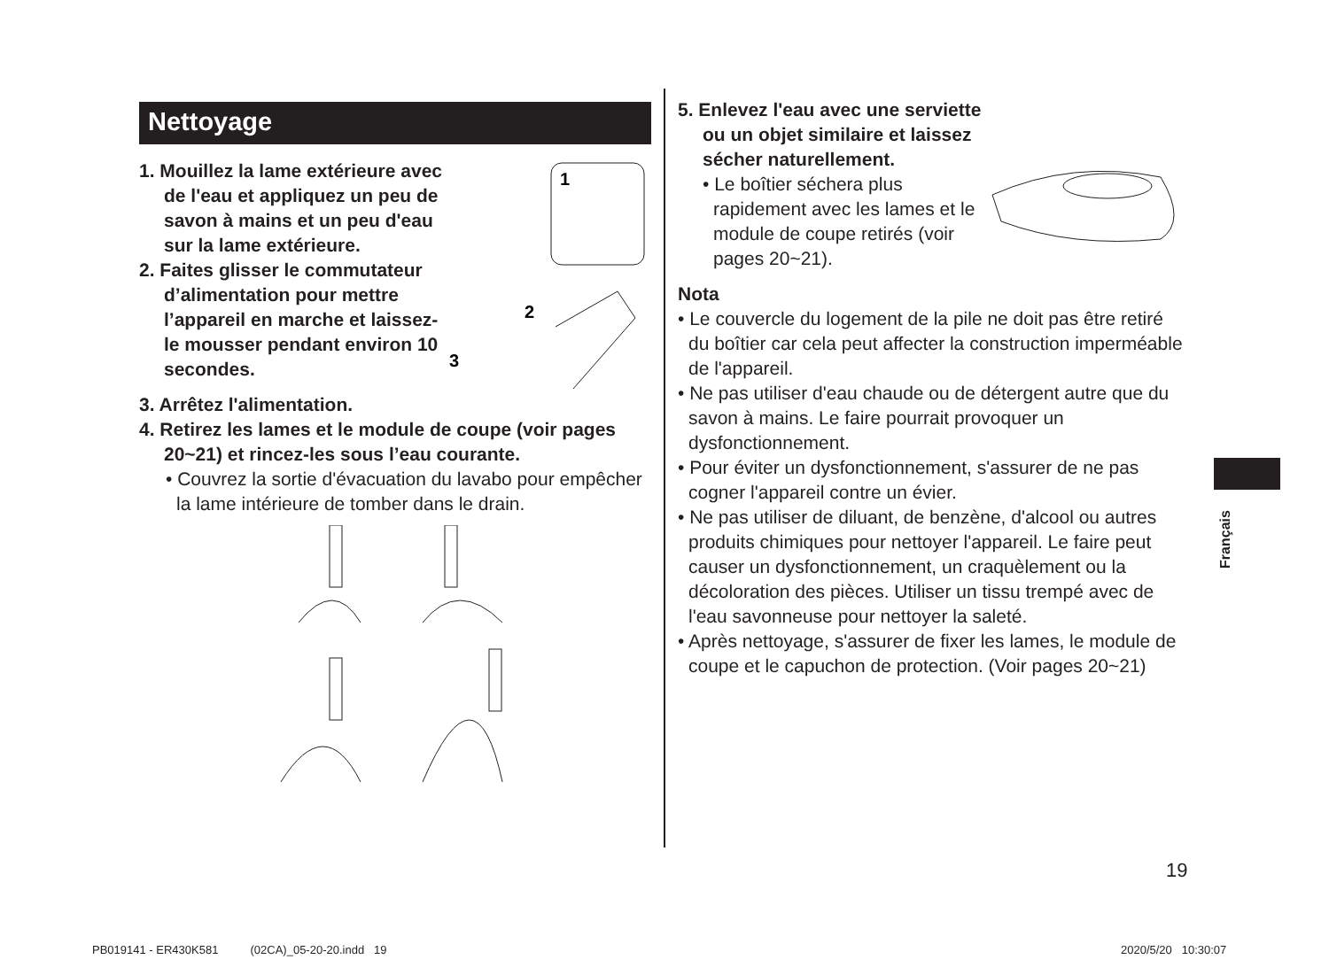Nettoyage
1. Mouillez la lame extérieure avec de l'eau et appliquez un peu de savon à mains et un peu d'eau sur la lame extérieure.
2. Faites glisser le commutateur d’alimentation pour mettre l’appareil en marche et laissez-le mousser pendant environ 10 secondes.
1
2
3
3. Arrêtez l'alimentation.
4. Retirez les lames et le module de coupe (voir pages 20~21) et rincez-les sous l’eau courante.
• Couvrez la sortie d'évacuation du lavabo pour empêcher la lame intérieure de tomber dans le drain.
5. Enlevez l'eau avec une serviette ou un objet similaire et laissez sécher naturellement.
• Le boîtier séchera plus rapidement avec les lames et le module de coupe retirés (voir pages 20~21).
Nota
• Le couvercle du logement de la pile ne doit pas être retiré du boîtier car cela peut affecter la construction imperméable de l'appareil.
• Ne pas utiliser d'eau chaude ou de détergent autre que du savon à mains. Le faire pourrait provoquer un dysfonctionnement.
• Pour éviter un dysfonctionnement, s'assurer de ne pas cogner l'appareil contre un évier.
• Ne pas utiliser de diluant, de benzène, d'alcool ou autres produits chimiques pour nettoyer l'appareil. Le faire peut causer un dysfonctionnement, un craquèlement ou la décoloration des pièces. Utiliser un tissu trempé avec de l'eau savonneuse pour nettoyer la saleté.
• Après nettoyage, s'assurer de fixer les lames, le module de coupe et le capuchon de protection. (Voir pages 20~21)
Français
19
PB019141 - ER430K581 (02CA)_05-20-20.indd 19
2020/5/20 10:30:07